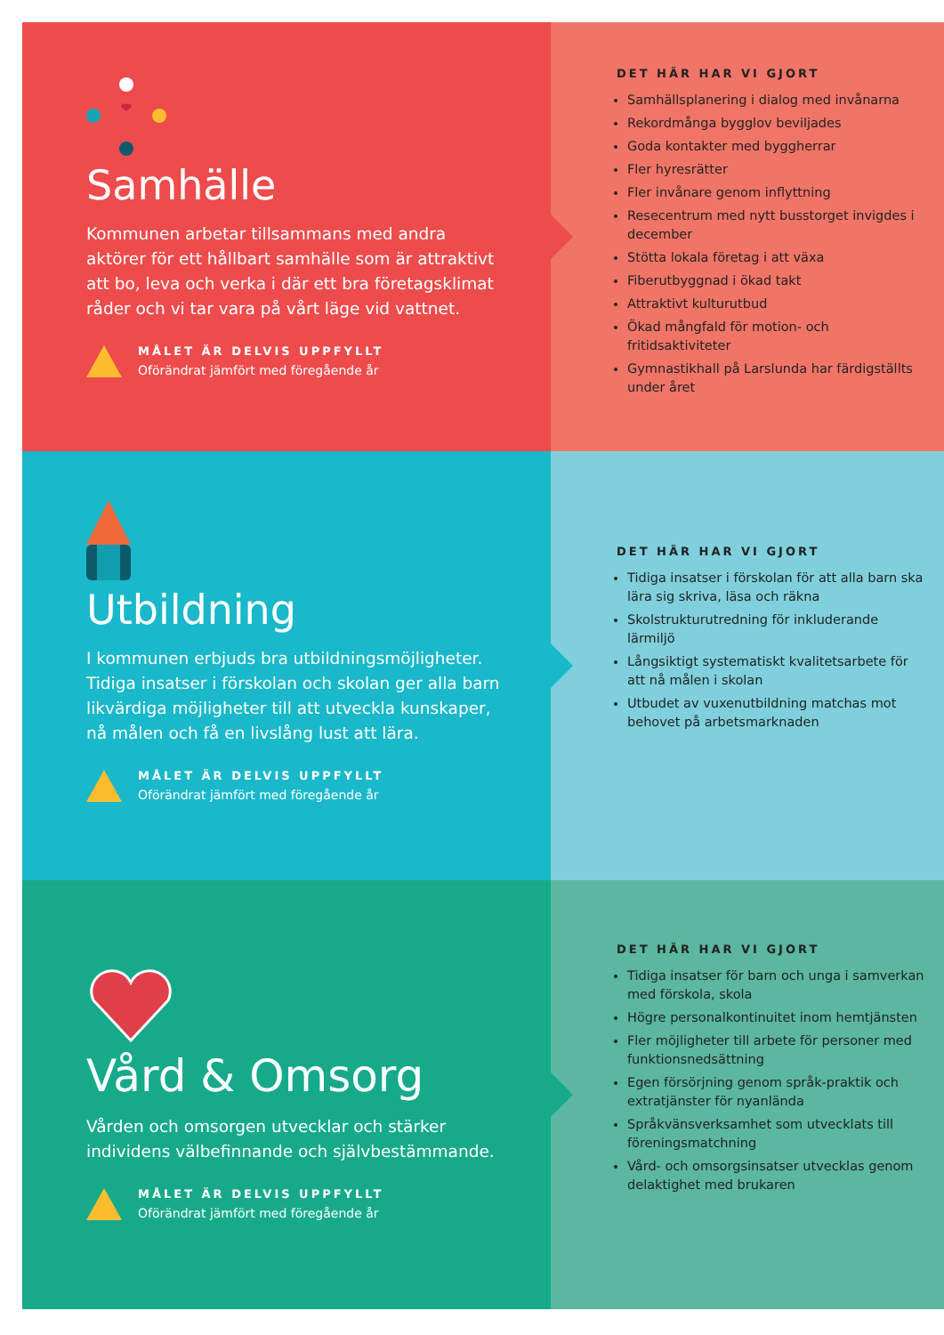Samhälle
Kommunen arbetar tillsammans med andra aktörer för ett hållbart samhälle som är attraktivt att bo, leva och verka i där ett bra företagsklimat råder och vi tar vara på vårt läge vid vattnet.
MÅLET ÄR DELVIS UPPFYLLT
Oförändrat jämfört med föregående år
DET HÄR HAR VI GJORT
Samhällsplanering i dialog med invånarna
Rekordmånga bygglov beviljades
Goda kontakter med byggherrar
Fler hyresrätter
Fler invånare genom inflyttning
Resecentrum med nytt busstorget invigdes i december
Stötta lokala företag i att växa
Fiberutbyggnad i ökad takt
Attraktivt kulturutbud
Ökad mångfald för motion- och fritidsaktiviteter
Gymnastikhall på Larslunda har färdigställts under året
Utbildning
I kommunen erbjuds bra utbildningsmöjligheter. Tidiga insatser i förskolan och skolan ger alla barn likvärdiga möjligheter till att utveckla kunskaper, nå målen och få en livslång lust att lära.
MÅLET ÄR DELVIS UPPFYLLT
Oförändrat jämfört med föregående år
DET HÄR HAR VI GJORT
Tidiga insatser i förskolan för att alla barn ska lära sig skriva, läsa och räkna
Skolstrukturutredning för inkluderande lärmiljö
Långsiktigt systematiskt kvalitetsarbete för att nå målen i skolan
Utbudet av vuxenutbildning matchas mot behovet på arbetsmarknaden
Vård & Omsorg
Vården och omsorgen utvecklar och stärker individens välbefinnande och självbestämmande.
MÅLET ÄR DELVIS UPPFYLLT
Oförändrat jämfört med föregående år
DET HÄR HAR VI GJORT
Tidiga insatser för barn och unga i samverkan med förskola, skola
Högre personalkontinuitet inom hemtjänsten
Fler möjligheter till arbete för personer med funktionsnedsättning
Egen försörjning genom språk-praktik och extratjänster för nyanlända
Språkvänsverksamhet som utvecklats till föreningsmatchning
Vård- och omsorgsinsatser utvecklas genom delaktighet med brukaren